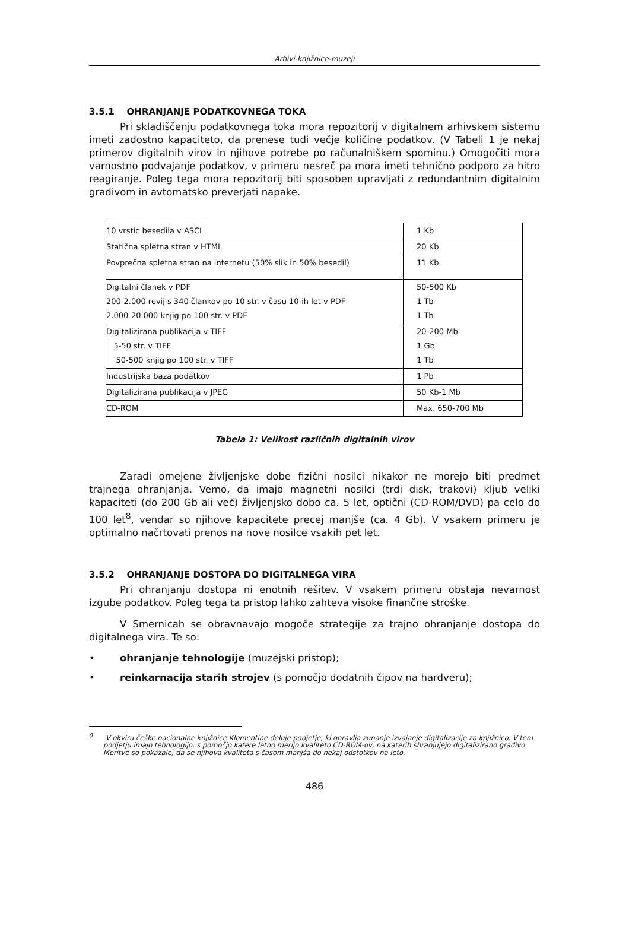Arhivi-knjižnice-muzeji
3.5.1 OHRANJANJE PODATKOVNEGA TOKA
Pri skladiščenju podatkovnega toka mora repozitorij v digitalnem arhivskem sistemu imeti zadostno kapaciteto, da prenese tudi večje količine podatkov. (V Tabeli 1 je nekaj primerov digitalnih virov in njihove potrebe po računalniškem spominu.) Omogočiti mora varnostno podvajanje podatkov, v primeru nesreč pa mora imeti tehnično podporo za hitro reagiranje. Poleg tega mora repozitorij biti sposoben upravljati z redundantnim digitalnim gradivom in avtomatsko preverjati napake.
| 10 vrstic besedila v ASCI | 1 Kb |
| Statična spletna stran v HTML | 20 Kb |
| Povprečna spletna stran na internetu (50% slik in 50% besedil) | 11 Kb |
| Digitalni članek v PDF 200-2.000 revij s 340 člankov po 10 str. v času 10-ih let v PDF 2.000-20.000 knjig po 100 str. v PDF | 50-500 Kb 1 Tb 1 Tb |
| Digitalizirana publikacija v TIFF 5-50 str. v TIFF 50-500 knjig po 100 str. v TIFF | 20-200 Mb 1 Gb 1 Tb |
| Industrijska baza podatkov | 1 Pb |
| Digitalizirana publikacija v JPEG | 50 Kb-1 Mb |
| CD-ROM | Max. 650-700 Mb |
Tabela 1: Velikost različnih digitalnih virov
Zaradi omejene življenjske dobe fizični nosilci nikakor ne morejo biti predmet trajnega ohranjanja. Vemo, da imajo magnetni nosilci (trdi disk, trakovi) kljub veliki kapaciteti (do 200 Gb ali več) življenjsko dobo ca. 5 let, optični (CD-ROM/DVD) pa celo do 100 let<sup>8</sup>, vendar so njihove kapacitete precej manjše (ca. 4 Gb). V vsakem primeru je optimalno načrtovati prenos na nove nosilce vsakih pet let.
3.5.2 OHRANJANJE DOSTOPA DO DIGITALNEGA VIRA
Pri ohranjanju dostopa ni enotnih rešitev. V vsakem primeru obstaja nevarnost izgube podatkov. Poleg tega ta pristop lahko zahteva visoke finančne stroške.
V Smernicah se obravnavajo mogoče strategije za trajno ohranjanje dostopa do digitalnega vira. Te so:
• ohranjanje tehnologije (muzejski pristop);
• reinkarnacija starih strojev (s pomočjo dodatnih čipov na hardveru);
<sup>8</sup> V okviru češke nacionalne knjižnice Klementine deluje podjetje, ki opravlja zunanje izvajanje digitalizacije za knjižnico. V tem podjetju imajo tehnologijo, s pomočjo katere letno merijo kvaliteto CD-ROM-ov, na katerih shranjujejo digitalizirano gradivo. Meritve so pokazale, da se njihova kvaliteta s časom manjša do nekaj odstotkov na leto.
486